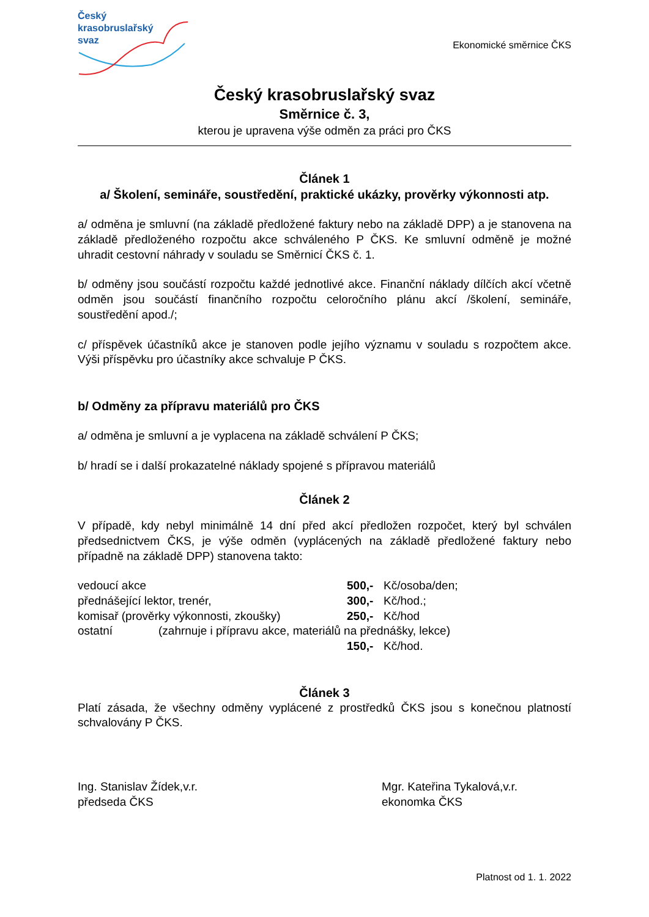Český
krasobruslařský
svaz
Ekonomické směrnice ČKS
Český krasobruslařský svaz
Směrnice č. 3,
kterou je upravena výše odměn za práci pro ČKS
Článek 1
a/ Školení, semináře, soustředění, praktické ukázky, prověrky výkonnosti atp.
a/ odměna je smluvní (na základě předložené faktury nebo na základě DPP) a je stanovena na základě předloženého rozpočtu akce schváleného P ČKS. Ke smluvní odměně je možné uhradit cestovní náhrady v souladu se Směrnicí ČKS č. 1.
b/ odměny jsou součástí rozpočtu každé jednotlivé akce. Finanční náklady dílčích akcí včetně odměn jsou součástí finančního rozpočtu celoročního plánu akcí /školení, semináře, soustředění apod./;
c/ příspěvek účastníků akce je stanoven podle jejího významu v souladu s rozpočtem akce. Výši příspěvku pro účastníky akce schvaluje P ČKS.
b/ Odměny za přípravu materiálů pro ČKS
a/ odměna je smluvní a je vyplacena na základě schválení P ČKS;
b/ hradí se i další prokazatelné náklady spojené s přípravou materiálů
Článek 2
V případě, kdy nebyl minimálně 14 dní před akcí předložen rozpočet, který byl schválen předsednictvem ČKS, je výše odměn (vyplácených na základě předložené faktury nebo případně na základě DPP) stanovena takto:
vedoucí akce 500,- Kč/osoba/den;
přednášející lektor, trenér, 300,- Kč/hod.;
komisař (prověrky výkonnosti, zkoušky) 250,- Kč/hod
ostatní (zahrnuje i přípravu akce, materiálů na přednášky, lekce)
150,- Kč/hod.
Článek 3
Platí zásada, že všechny odměny vyplácené z prostředků ČKS jsou s konečnou platností schvalovány P ČKS.
Ing. Stanislav Žídek,v.r.
předseda ČKS
Mgr. Kateřina Tykalová,v.r.
ekonomka ČKS
Platnost od 1. 1. 2022